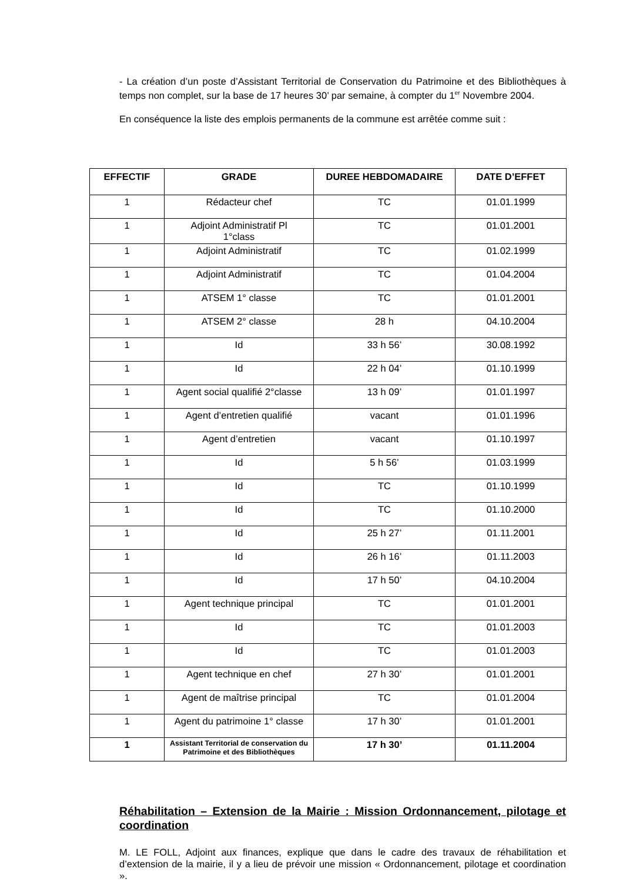- La création d’un poste d’Assistant Territorial de Conservation du Patrimoine et des Bibliothèques à temps non complet, sur la base de 17 heures 30’ par semaine, à compter du 1<sup>er</sup> Novembre 2004.
En conséquence la liste des emplois permanents de la commune est arrêtée comme suit :
| EFFECTIF | GRADE | DUREE HEBDOMADAIRE | DATE D’EFFET |
| --- | --- | --- | --- |
| 1 | Rédacteur chef | TC | 01.01.1999 |
| 1 | Adjoint Administratif Pl 1°class | TC | 01.01.2001 |
| 1 | Adjoint Administratif | TC | 01.02.1999 |
| 1 | Adjoint Administratif | TC | 01.04.2004 |
| 1 | ATSEM 1° classe | TC | 01.01.2001 |
| 1 | ATSEM 2° classe | 28 h | 04.10.2004 |
| 1 | Id | 33 h 56’ | 30.08.1992 |
| 1 | Id | 22 h 04’ | 01.10.1999 |
| 1 | Agent social qualifié 2°classe | 13 h 09’ | 01.01.1997 |
| 1 | Agent d’entretien qualifié | vacant | 01.01.1996 |
| 1 | Agent d’entretien | vacant | 01.10.1997 |
| 1 | Id | 5 h 56’ | 01.03.1999 |
| 1 | Id | TC | 01.10.1999 |
| 1 | Id | TC | 01.10.2000 |
| 1 | Id | 25 h 27’ | 01.11.2001 |
| 1 | Id | 26 h 16’ | 01.11.2003 |
| 1 | Id | 17 h 50’ | 04.10.2004 |
| 1 | Agent technique principal | TC | 01.01.2001 |
| 1 | Id | TC | 01.01.2003 |
| 1 | Id | TC | 01.01.2003 |
| 1 | Agent technique en chef | 27 h 30’ | 01.01.2001 |
| 1 | Agent de maîtrise principal | TC | 01.01.2004 |
| 1 | Agent du patrimoine 1° classe | 17 h 30’ | 01.01.2001 |
| 1 | Assistant Territorial de conservation du Patrimoine et des Bibliothèques | 17 h 30’ | 01.11.2004 |
Réhabilitation – Extension de la Mairie : Mission Ordonnancement, pilotage et coordination
M. LE FOLL, Adjoint aux finances, explique que dans le cadre des travaux de réhabilitation et d’extension de la mairie, il y a lieu de prévoir une mission « Ordonnancement, pilotage et coordination ».